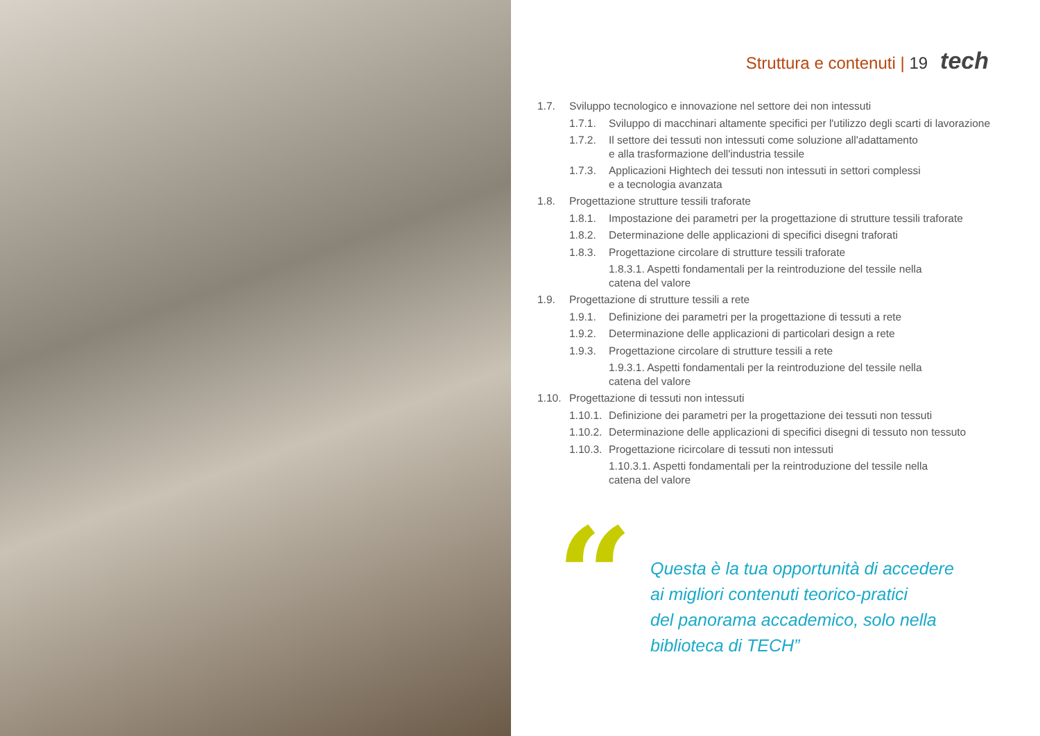Struttura e contenuti | 19 tech
1.7. Sviluppo tecnologico e innovazione nel settore dei non intessuti
1.7.1. Sviluppo di macchinari altamente specifici per l'utilizzo degli scarti di lavorazione
1.7.2. Il settore dei tessuti non intessuti come soluzione all'adattamento
e alla trasformazione dell'industria tessile
1.7.3. Applicazioni Hightech dei tessuti non intessuti in settori complessi
e a tecnologia avanzata
1.8. Progettazione strutture tessili traforate
1.8.1. Impostazione dei parametri per la progettazione di strutture tessili traforate
1.8.2. Determinazione delle applicazioni di specifici disegni traforati
1.8.3. Progettazione circolare di strutture tessili traforate
1.8.3.1. Aspetti fondamentali per la reintroduzione del tessile nella catena del valore
1.9. Progettazione di strutture tessili a rete
1.9.1. Definizione dei parametri per la progettazione di tessuti a rete
1.9.2. Determinazione delle applicazioni di particolari design a rete
1.9.3. Progettazione circolare di strutture tessili a rete
1.9.3.1. Aspetti fondamentali per la reintroduzione del tessile nella catena del valore
1.10. Progettazione di tessuti non intessuti
1.10.1. Definizione dei parametri per la progettazione dei tessuti non tessuti
1.10.2. Determinazione delle applicazioni di specifici disegni di tessuto non tessuto
1.10.3. Progettazione ricircolare di tessuti non intessuti
1.10.3.1. Aspetti fondamentali per la reintroduzione del tessile nella catena del valore
“
Questa è la tua opportunità di accedere
ai migliori contenuti teorico-pratici
del panorama accademico, solo nella
biblioteca di TECH”